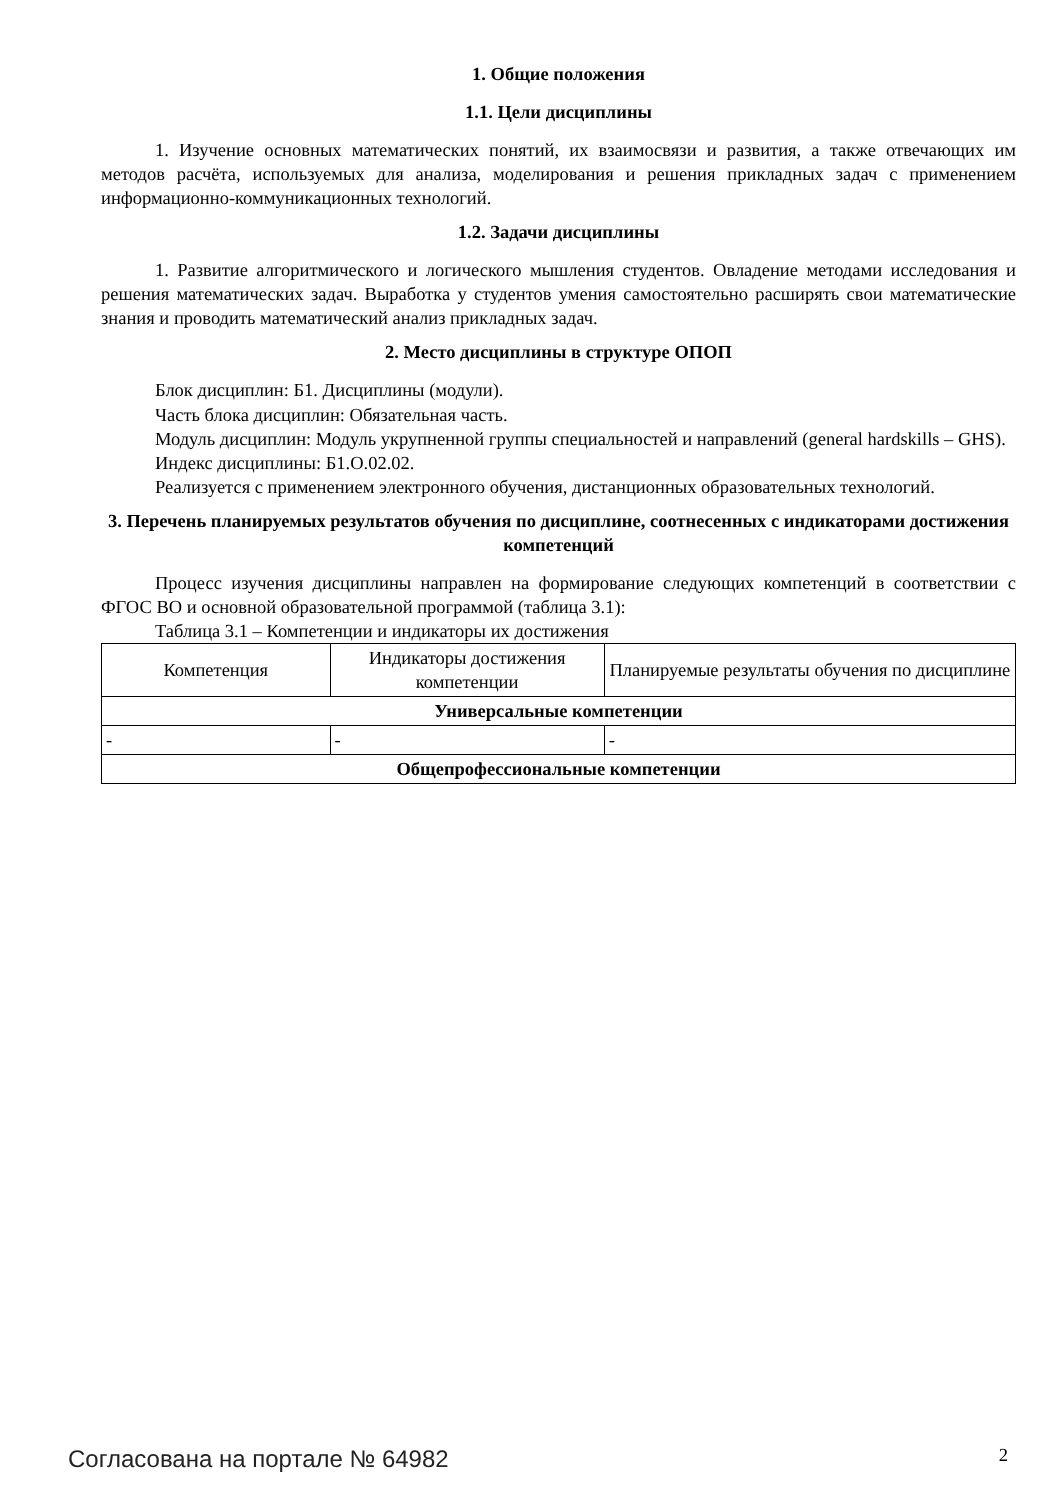1. Общие положения
1.1. Цели дисциплины
1. Изучение основных математических понятий, их взаимосвязи и развития, а также отвечающих им методов расчёта, используемых для анализа, моделирования и решения прикладных задач с применением информационно-коммуникационных технологий.
1.2. Задачи дисциплины
1. Развитие алгоритмического и логического мышления студентов. Овладение методами исследования и решения математических задач. Выработка у студентов умения самостоятельно расширять свои математические знания и проводить математический анализ прикладных задач.
2. Место дисциплины в структуре ОПОП
Блок дисциплин: Б1. Дисциплины (модули).
Часть блока дисциплин: Обязательная часть.
Модуль дисциплин: Модуль укрупненной группы специальностей и направлений (general hardskills – GHS).
Индекс дисциплины: Б1.О.02.02.
Реализуется с применением электронного обучения, дистанционных образовательных технологий.
3. Перечень планируемых результатов обучения по дисциплине, соотнесенных с индикаторами достижения компетенций
Процесс изучения дисциплины направлен на формирование следующих компетенций в соответствии с ФГОС ВО и основной образовательной программой (таблица 3.1):
Таблица 3.1 – Компетенции и индикаторы их достижения
| Компетенция | Индикаторы достижения компетенции | Планируемые результаты обучения по дисциплине |
| --- | --- | --- |
| Универсальные компетенции | | |
| - | - | - |
| Общепрофессиональные компетенции | | |
Согласована на портале № 64982 2